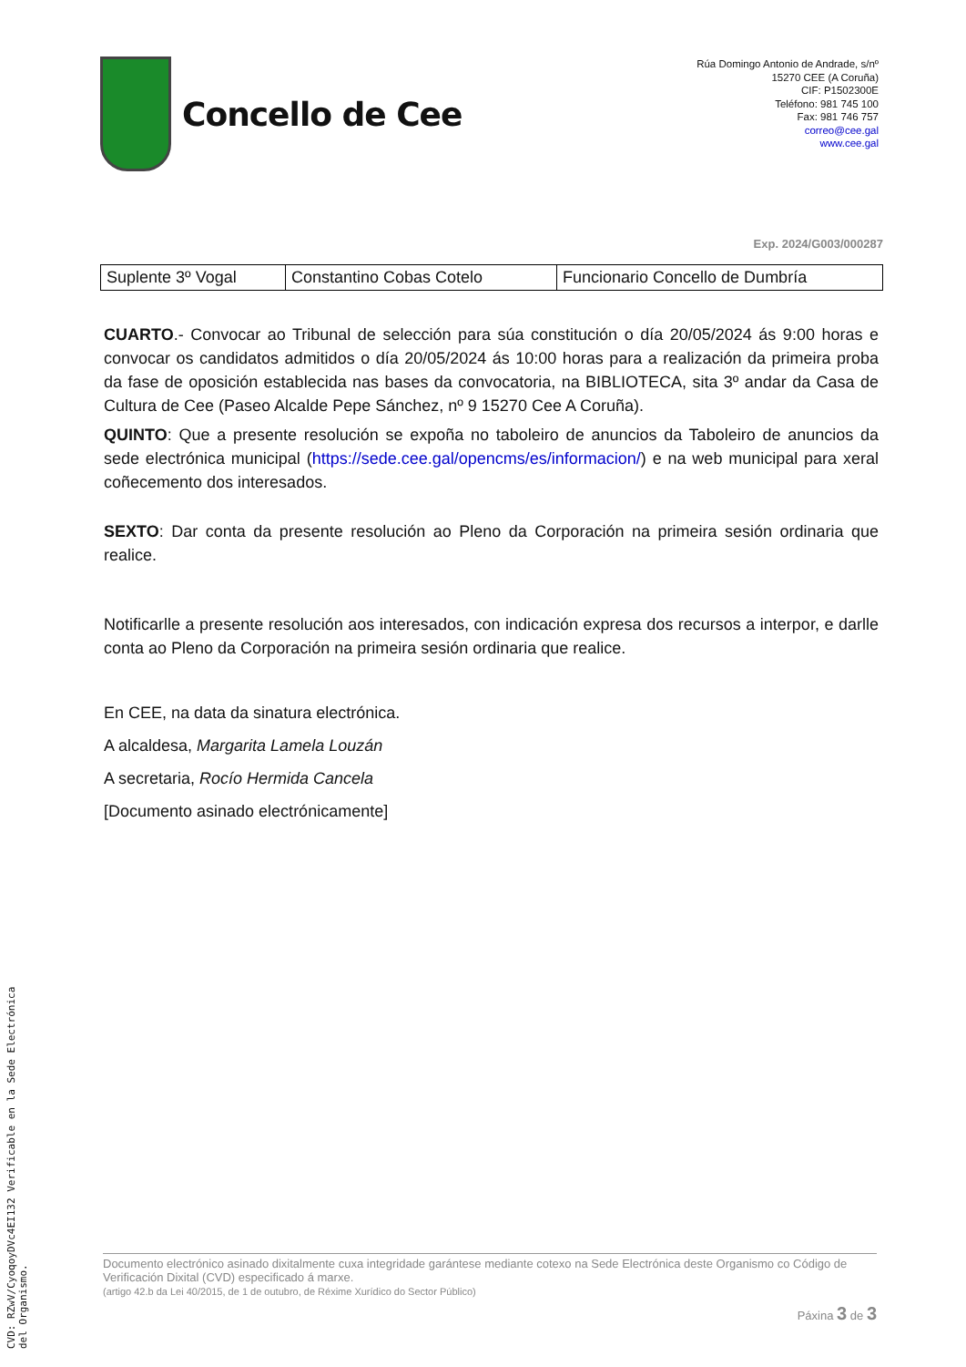Concello de Cee
Rúa Domingo Antonio de Andrade, s/nº
15270 CEE (A Coruña)
CIF: P1502300E
Teléfono: 981 745 100
Fax: 981 746 757
correo@cee.gal
www.cee.gal
Exp. 2024/G003/000287
| Suplente 3º Vogal | Constantino Cobas Cotelo | Funcionario Concello de Dumbría |
CUARTO.- Convocar ao Tribunal de selección para súa constitución o día 20/05/2024 ás 9:00 horas e convocar os candidatos admitidos o día 20/05/2024 ás 10:00 horas para a realización da primeira proba da fase de oposición establecida nas bases da convocatoria, na BIBLIOTECA, sita 3º andar da Casa de Cultura de Cee (Paseo Alcalde Pepe Sánchez, nº 9 15270 Cee A Coruña).
QUINTO: Que a presente resolución se expoña no taboleiro de anuncios da Taboleiro de anuncios da sede electrónica municipal (https://sede.cee.gal/opencms/es/informacion/) e na web municipal para xeral coñecemento dos interesados.
SEXTO: Dar conta da presente resolución ao Pleno da Corporación na primeira sesión ordinaria que realice.
Notificarlle a presente resolución aos interesados, con indicación expresa dos recursos a interpor, e darlle conta ao Pleno da Corporación na primeira sesión ordinaria que realice.
En CEE, na data da sinatura electrónica.
A alcaldesa, Margarita Lamela Louzán
A secretaria, Rocío Hermida Cancela
[Documento asinado electrónicamente]
Documento electrónico asinado dixitalmente cuxa integridade garántese mediante cotexo na Sede Electrónica deste Organismo co Código de Verificación Dixital (CVD) especificado á marxe.
(artigo 42.b da Lei 40/2015, de 1 de outubro, de Réxime Xurídico do Sector Público)
Páxina 3 de 3
CVD: RZwV/CyoqoyDVc4EI132 Verificable en la Sede Electrónica del Organismo.